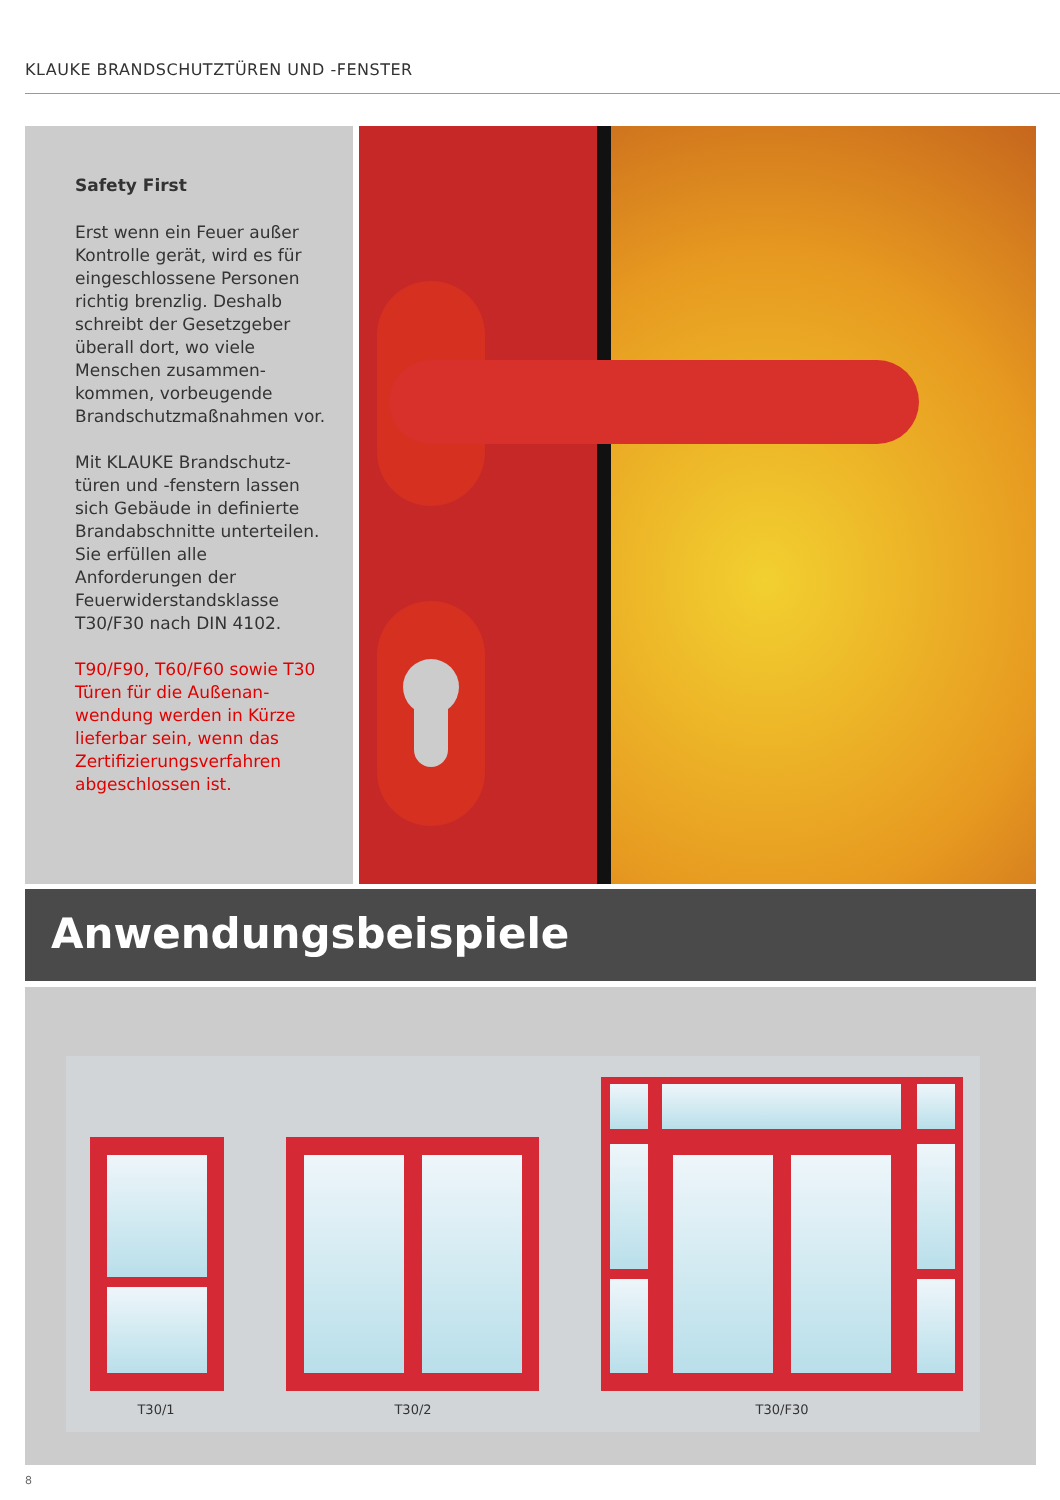KLAUKE BRANDSCHUTZTÜREN UND -FENSTER
Safety First
Erst wenn ein Feuer außer Kontrolle gerät, wird es für eingeschlossene Personen richtig brenzlig. Deshalb schreibt der Gesetzgeber überall dort, wo viele Menschen zusammen-kommen, vorbeugende Brandschutzmaßnahmen vor.
Mit KLAUKE Brandschutz-türen und -fenstern lassen sich Gebäude in definierte Brandabschnitte unterteilen. Sie erfüllen alle Anforderungen der Feuerwiderstandsklasse T30/F30 nach DIN 4102.
T90/F90, T60/F60 sowie T30 Türen für die Außenan-wendung werden in Kürze lieferbar sein, wenn das Zertifizierungsverfahren abgeschlossen ist.
Anwendungsbeispiele
T30/1
T30/2
T30/F30
8